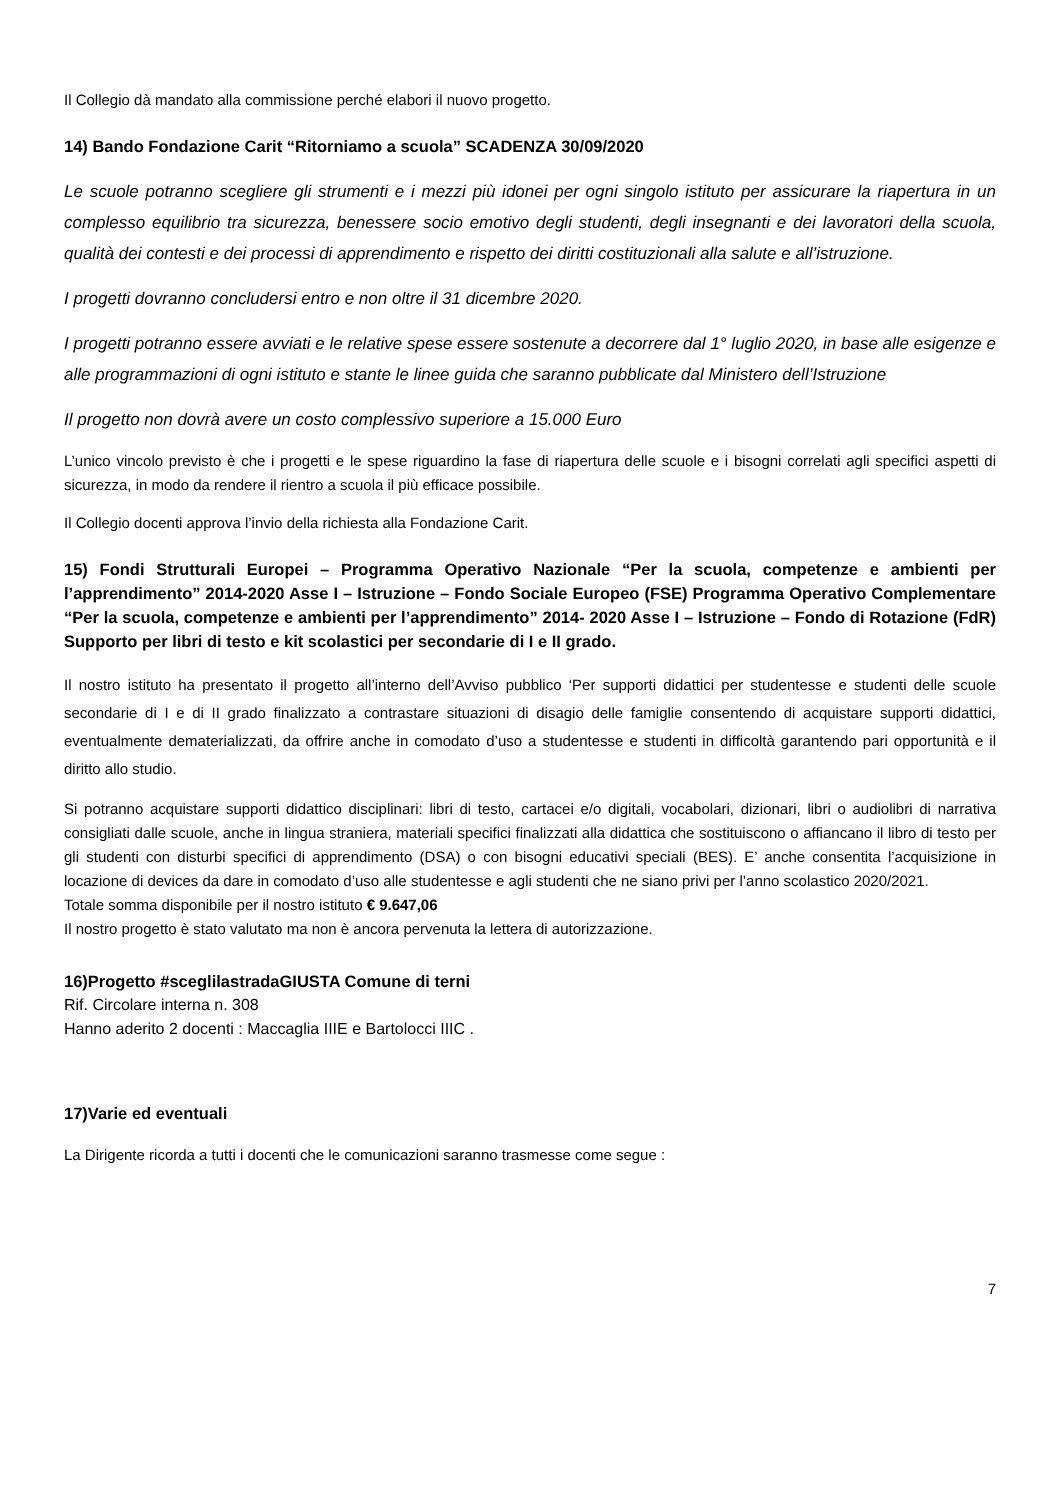Il Collegio dà mandato alla commissione perché elabori il nuovo progetto.
14) Bando Fondazione Carit “Ritorniamo a scuola” SCADENZA 30/09/2020
Le scuole potranno scegliere gli strumenti e i mezzi più idonei per ogni singolo istituto per assicurare la riapertura in un complesso equilibrio tra sicurezza, benessere socio emotivo degli studenti, degli insegnanti e dei lavoratori della scuola, qualità dei contesti e dei processi di apprendimento e rispetto dei diritti costituzionali alla salute e all’istruzione.
I progetti dovranno concludersi entro e non oltre il 31 dicembre 2020.
I progetti potranno essere avviati e le relative spese essere sostenute a decorrere dal 1° luglio 2020, in base alle esigenze e alle programmazioni di ogni istituto e stante le linee guida che saranno pubblicate dal Ministero dell’Istruzione
Il progetto non dovrà avere un costo complessivo superiore a 15.000 Euro
L’unico vincolo previsto è che i progetti e le spese riguardino la fase di riapertura delle scuole e i bisogni correlati agli specifici aspetti di sicurezza, in modo da rendere il rientro a scuola il più efficace possibile.
Il Collegio docenti approva l’invio della richiesta alla Fondazione Carit.
15) Fondi Strutturali Europei – Programma Operativo Nazionale “Per la scuola, competenze e ambienti per l’apprendimento” 2014-2020 Asse I – Istruzione – Fondo Sociale Europeo (FSE) Programma Operativo Complementare “Per la scuola, competenze e ambienti per l’apprendimento” 2014- 2020 Asse I – Istruzione – Fondo di Rotazione (FdR) Supporto per libri di testo e kit scolastici per secondarie di I e II grado.
Il nostro istituto ha presentato il progetto all’interno dell’Avviso pubblico ‘Per supporti didattici per studentesse e studenti delle scuole secondarie di I e di II grado finalizzato a contrastare situazioni di disagio delle famiglie consentendo di acquistare supporti didattici, eventualmente dematerializzati, da offrire anche in comodato d’uso a studentesse e studenti in difficoltà garantendo pari opportunità e il diritto allo studio.
Si potranno acquistare supporti didattico disciplinari: libri di testo, cartacei e/o digitali, vocabolari, dizionari, libri o audiolibri di narrativa consigliati dalle scuole, anche in lingua straniera, materiali specifici finalizzati alla didattica che sostituiscono o affiancano il libro di testo per gli studenti con disturbi specifici di apprendimento (DSA) o con bisogni educativi speciali (BES). E’ anche consentita l’acquisizione in locazione di devices da dare in comodato d’uso alle studentesse e agli studenti che ne siano privi per l’anno scolastico 2020/2021.
Totale somma disponibile per il nostro istituto € 9.647,06
Il nostro progetto è stato valutato ma non è ancora pervenuta la lettera di autorizzazione.
16)Progetto #sceglilastradaGIUSTA Comune di terni
Rif. Circolare interna n. 308
Hanno aderito 2 docenti : Maccaglia IIIE e Bartolocci IIIC .
17)Varie ed eventuali
La Dirigente ricorda a tutti i docenti che le comunicazioni saranno trasmesse come segue :
7